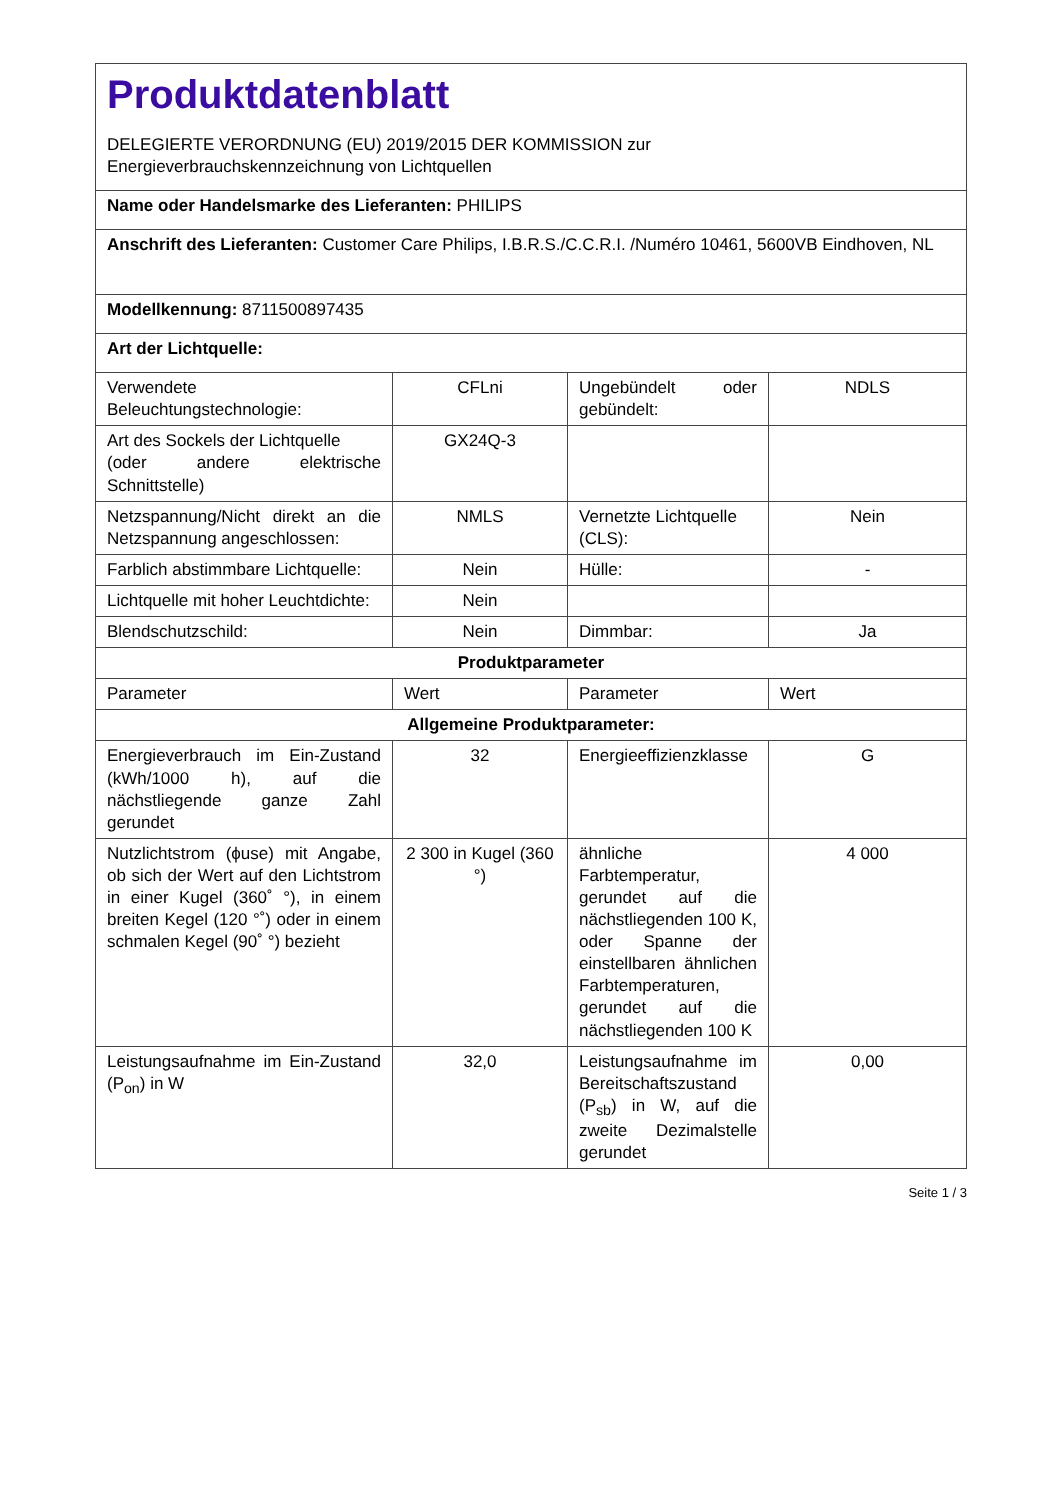| Produktdatenblatt DELEGIERTE VERORDNUNG (EU) 2019/2015 DER KOMMISSION zur Energieverbrauchskennzeichnung von Lichtquellen | | | |
| Name oder Handelsmarke des Lieferanten: PHILIPS | | | |
| Anschrift des Lieferanten: Customer Care Philips, I.B.R.S./C.C.R.I. /Numéro 10461, 5600VB Eindhoven, NL | | | |
| Modellkennung: 8711500897435 | | | |
| Art der Lichtquelle: | | | |
| Verwendete Beleuchtungstechnologie: | CFLni | Ungebündelt oder gebündelt: | NDLS |
| Art des Sockels der Lichtquelle (oder andere elektrische Schnittstelle) | GX24Q-3 | | |
| Netzspannung/Nicht direkt an die Netzspannung angeschlossen: | NMLS | Vernetzte Lichtquelle (CLS): | Nein |
| Farblich abstimmbare Lichtquelle: | Nein | Hülle: | - |
| Lichtquelle mit hoher Leuchtdichte: | Nein | | |
| Blendschutzschild: | Nein | Dimmbar: | Ja |
| Produktparameter | | | |
| Parameter | Wert | Parameter | Wert |
| Allgemeine Produktparameter: | | | |
| Energieverbrauch im Ein-Zustand (kWh/1000 h), auf die nächstliegende ganze Zahl gerundet | 32 | Energieeffizienzklasse | G |
| Nutzlichtstrom (ϕuse) mit Angabe, ob sich der Wert auf den Lichtstrom in einer Kugel (360˚ °), in einem breiten Kegel (120 °˚) oder in einem schmalen Kegel (90˚ °) bezieht | 2 300 in Kugel (360 °) | ähnliche Farbtemperatur, gerundet auf die nächstliegenden 100 K, oder Spanne der einstellbaren ähnlichen Farbtemperaturen, gerundet auf die nächstliegenden 100 K | 4 000 |
| Leistungsaufnahme im Ein-Zustand (P<sub>on</sub>) in W | 32,0 | Leistungsaufnahme im Bereitschaftszustand (P<sub>sb</sub>) in W, auf die zweite Dezimalstelle gerundet | 0,00 |
Seite 1 / 3